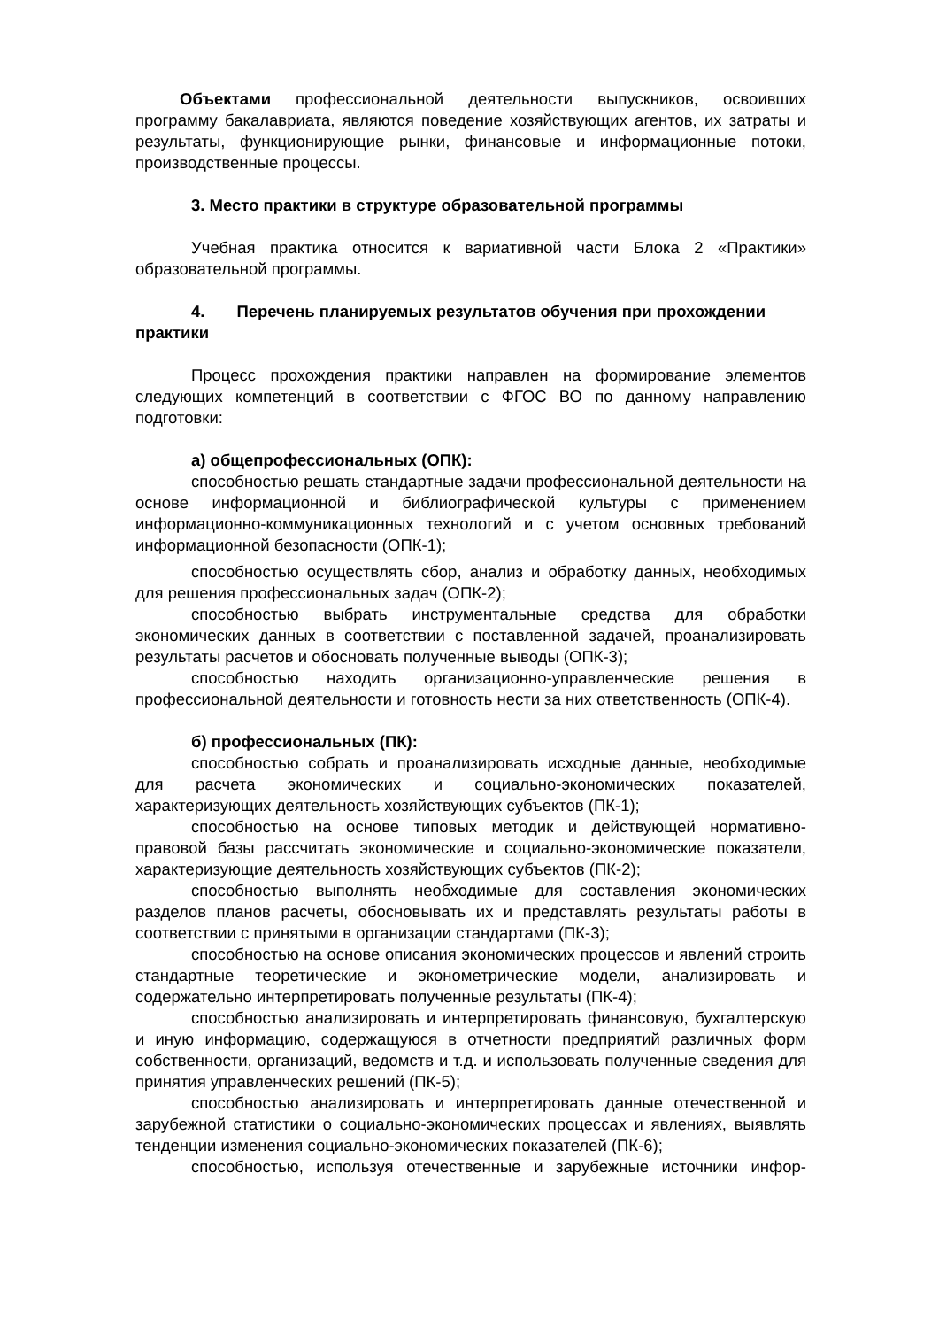Объектами профессиональной деятельности выпускников, освоивших программу бакалавриата, являются поведение хозяйствующих агентов, их затраты и результаты, функционирующие рынки, финансовые и информационные потоки, производственные процессы.
3. Место практики в структуре образовательной программы
Учебная практика относится к вариативной части Блока 2 «Практики» образовательной программы.
4. Перечень планируемых результатов обучения при прохождении практики
Процесс прохождения практики направлен на формирование элементов следующих компетенций в соответствии с ФГОС ВО по данному направлению подготовки:
а) общепрофессиональных (ОПК):
способностью решать стандартные задачи профессиональной деятельности на основе информационной и библиографической культуры с применением информационно-коммуникационных технологий и с учетом основных требований информационной безопасности (ОПК-1);
способностью осуществлять сбор, анализ и обработку данных, необходимых для решения профессиональных задач (ОПК-2);
способностью выбрать инструментальные средства для обработки экономических данных в соответствии с поставленной задачей, проанализировать результаты расчетов и обосновать полученные выводы (ОПК-3);
способностью находить организационно-управленческие решения в профессиональной деятельности и готовность нести за них ответственность (ОПК-4).
б) профессиональных (ПК):
способностью собрать и проанализировать исходные данные, необходимые для расчета экономических и социально-экономических показателей, характеризующих деятельность хозяйствующих субъектов (ПК-1);
способностью на основе типовых методик и действующей нормативно-правовой базы рассчитать экономические и социально-экономические показатели, характеризующие деятельность хозяйствующих субъектов (ПК-2);
способностью выполнять необходимые для составления экономических разделов планов расчеты, обосновывать их и представлять результаты работы в соответствии с принятыми в организации стандартами (ПК-3);
способностью на основе описания экономических процессов и явлений строить стандартные теоретические и эконометрические модели, анализировать и содержательно интерпретировать полученные результаты (ПК-4);
способностью анализировать и интерпретировать финансовую, бухгалтерскую и иную информацию, содержащуюся в отчетности предприятий различных форм собственности, организаций, ведомств и т.д. и использовать полученные сведения для принятия управленческих решений (ПК-5);
способностью анализировать и интерпретировать данные отечественной и зарубежной статистики о социально-экономических процессах и явлениях, выявлять тенденции изменения социально-экономических показателей (ПК-6);
способностью, используя отечественные и зарубежные источники инфор-